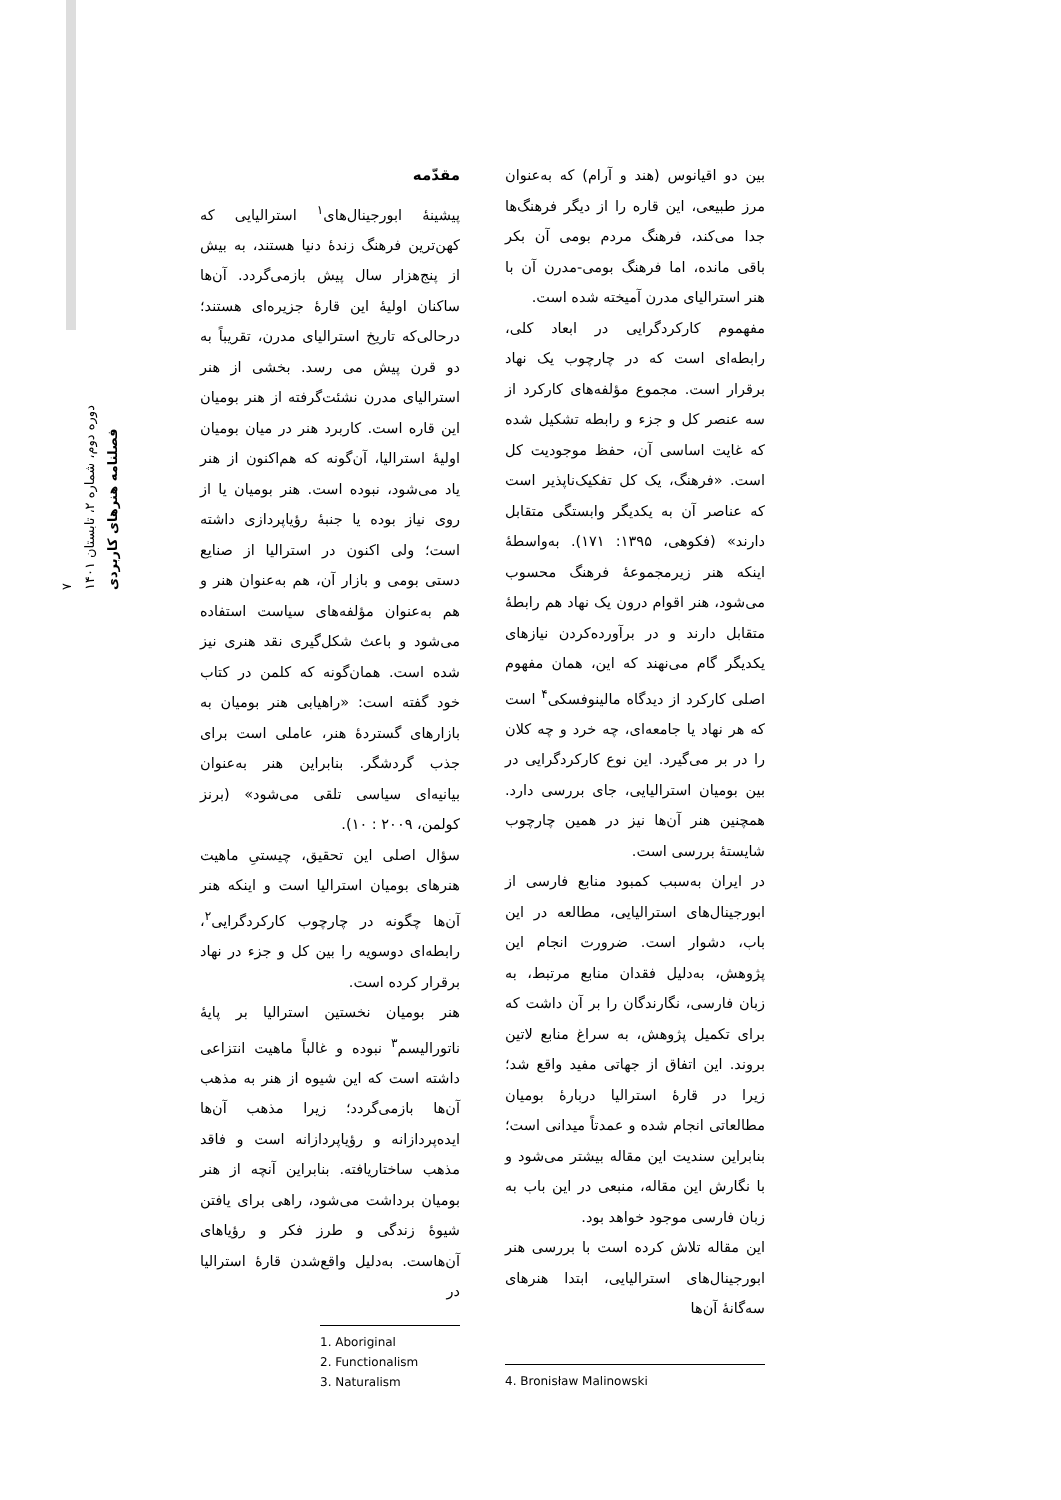فصلنامه هنرهای کاربردی
دوره دوم، شماره ۲، تابستان ۱۴۰۱
۷
مقدّمه
پیشینهٔ ابورجینال‌های<sup>۱</sup> استرالیایی که کهن‌ترین فرهنگ زندهٔ دنیا هستند، به بیش از پنج‌هزار سال پیش بازمی‌گردد. آن‌ها ساکنان اولیهٔ این قارهٔ جزیره‌ای هستند؛ درحالی‌که تاریخ استرالیای مدرن، تقریباً به دو قرن پیش می رسد. بخشی از هنر استرالیای مدرن نشئت‌گرفته از هنر بومیان این قاره است. کاربرد هنر در میان بومیان اولیهٔ استرالیا، آن‌گونه که هم‌اکنون از هنر یاد می‌شود، نبوده است. هنر بومیان یا از روی نیاز بوده یا جنبهٔ رؤیاپردازی داشته است؛ ولی اکنون در استرالیا از صنایع دستی بومی و بازار آن، هم به‌عنوان هنر و هم به‌عنوان مؤلفه‌های سیاست استفاده می‌شود و باعث شکل‌گیری نقد هنری نیز شده است. همان‌گونه که کلمن در کتاب خود گفته است: «راهیابی هنر بومیان به بازارهای گستردهٔ هنر، عاملی است برای جذب گردشگر. بنابراین هنر به‌عنوان بیانیه‌ای سیاسی تلقی می‌شود» (برنز کولمن، ۲۰۰۹ : ۱۰).
سؤال اصلی این تحقیق، چیستیِ ماهیت هنرهای بومیان استرالیا است و اینکه هنر آن‌ها چگونه در چارچوب کارکردگرایی<sup>۲</sup>، رابطه‌ای دوسویه را بین کل و جزء در نهاد برقرار کرده است.
هنر بومیان نخستین استرالیا بر پایهٔ ناتورالیسم<sup>۳</sup> نبوده و غالباً ماهیت انتزاعی داشته است که این شیوه از هنر به مذهب آن‌ها بازمی‌گردد؛ زیرا مذهب آن‌ها ایده‌پردازانه و رؤیاپردازانه است و فاقد مذهب ساختاریافته. بنابراین آنچه از هنر بومیان برداشت می‌شود، راهی برای یافتن شیوهٔ زندگی و طرز فکر و رؤیاهای آن‌هاست. به‌دلیل واقع‌شدن قارهٔ استرالیا در
1. Aboriginal
2. Functionalism
3. Naturalism
بین دو اقیانوس (هند و آرام) که به‌عنوان مرز طبیعی، این قاره را از دیگر فرهنگ‌ها جدا می‌کند، فرهنگ مردم بومی آن بکر باقی مانده، اما فرهنگ بومی-مدرن آن با هنر استرالیای مدرن آمیخته شده است.
مفهموم کارکردگرایی در ابعاد کلی، رابطه‌ای است که در چارچوب یک نهاد برقرار است. مجموع مؤلفه‌های کارکرد از سه عنصر کل و جزء و رابطه تشکیل شده که غایت اساسی آن، حفظ موجودیت کل است. «فرهنگ، یک کل تفکیک‌ناپذیر است که عناصر آن به یکدیگر وابستگی متقابل دارند» (فکوهی، ۱۳۹۵: ۱۷۱). به‌واسطهٔ اینکه هنر زیرمجموعهٔ فرهنگ محسوب می‌شود، هنر اقوام درون یک نهاد هم رابطهٔ متقابل دارند و در برآورده‌کردن نیازهای یکدیگر گام می‌نهند که این، همان مفهوم اصلی کارکرد از دیدگاه مالینوفسکی<sup>۴</sup> است که هر نهاد یا جامعه‌ای، چه خرد و چه کلان را در بر می‌گیرد. این نوع کارکردگرایی در بین بومیان استرالیایی، جای بررسی دارد. همچنین هنر آن‌ها نیز در همین چارچوب شایستهٔ بررسی است.
در ایران به‌سبب کمبود منابع فارسی از ابورجینال‌های استرالیایی، مطالعه در این باب، دشوار است. ضرورت انجام این پژوهش، به‌دلیل فقدان منابع مرتبط، به زبان فارسی، نگارندگان را بر آن داشت که برای تکمیل پژوهش، به سراغ منابع لاتین بروند. این اتفاق از جهاتی مفید واقع شد؛ زیرا در قارهٔ استرالیا دربارهٔ بومیان مطالعاتی انجام شده و عمدتاً میدانی است؛ بنابراین سندیت این مقاله بیشتر می‌شود و با نگارش این مقاله، منبعی در این باب به زبان فارسی موجود خواهد بود.
این مقاله تلاش کرده است با بررسی هنر ابورجینال‌های استرالیایی، ابتدا هنرهای سه‌گانهٔ آن‌ها
4. Bronisław Malinowski